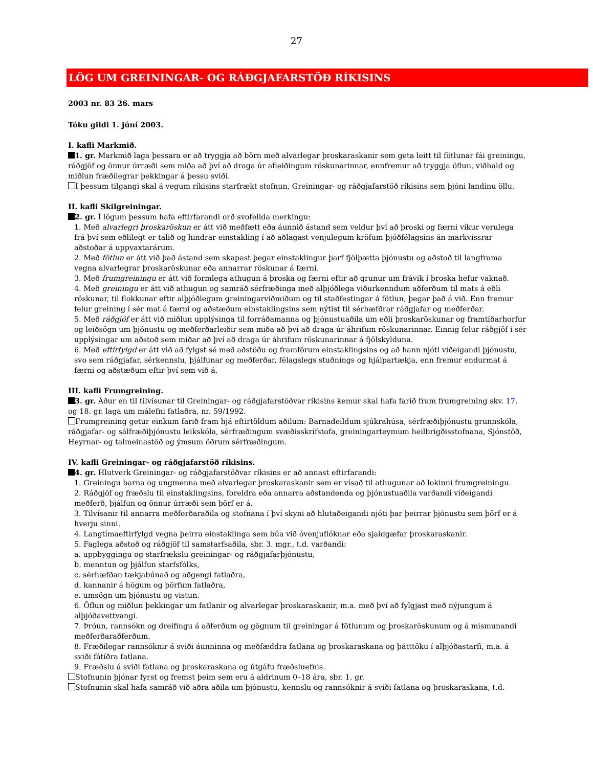27
LÖG UM GREININGAR- OG RÁÐGJAFARSTÖÐ RÍKISINS
2003 nr. 83 26. mars
Tóku gildi 1. júní 2003.
I. kafli Markmið.
1. gr. Markmið laga þessara er að tryggja að börn með alvarlegar þroskaraskanir sem geta leitt til fötlunar fái greiningu, ráðgjöf og önnur úrræði sem miða að því að draga úr afleiðingum röskunarinnar, ennfremur að tryggja öflun, viðhald og miðlun fræðilegrar þekkingar á þessu sviði.
Í þessum tilgangi skal á vegum ríkisins starfrækt stofnun, Greiningar- og ráðgjafarstöð ríkisins sem þjóni landinu öllu.
II. kafli Skilgreiningar.
2. gr. Í lögum þessum hafa eftirfarandi orð svofellda merkingu:
1. Með alvarlegri þroskaröskun er átt við meðfætt eða áunnið ástand sem veldur því að þroski og færni víkur verulega frá því sem eðlilegt er talið og hindrar einstakling í að aðlagast venjulegum kröfum þjóðfélagsins án markvissrar aðstoðar á uppvaxtarárum.
2. Með fötlun er átt við það ástand sem skapast þegar einstaklingur þarf fjölþætta þjónustu og aðstoð til langframa vegna alvarlegrar þroskaröskunar eða annarrar röskunar á færni.
3. Með frumgreiningu er átt við formlega athugun á þroska og færni eftir að grunur um frávik í þroska hefur vaknað.
4. Með greiningu er átt við athugun og samráð sérfræðinga með alþjóðlega viðurkenndum aðferðum til mats á eðli röskunar, til flokkunar eftir alþjóðlegum greiningarviðmiðum og til staðfestingar á fötlun, þegar það á við. Enn fremur felur greining í sér mat á færni og aðstæðum einstaklingsins sem nýtist til sérhæfðrar ráðgjafar og meðferðar.
5. Með ráðgjöf er átt við miðlun upplýsinga til forráðamanna og þjónustuaðila um eðli þroskaröskunar og framtíðarhorfur og leiðsögn um þjónustu og meðferðarleiðir sem miða að því að draga úr áhrifum röskunarinnar. Einnig felur ráðgjöf í sér upplýsingar um aðstoð sem miðar að því að draga úr áhrifum röskunarinnar á fjölskylduna.
6. Með eftirfylgd er átt við að fylgst sé með aðstöðu og framförum einstaklingsins og að hann njóti viðeigandi þjónustu, svo sem ráðgjafar, sérkennslu, þjálfunar og meðferðar, félagslegs stuðnings og hjálpartækja, enn fremur endurmat á færni og aðstæðum eftir því sem við á.
III. kafli Frumgreining.
3. gr. Áður en til tilvísunar til Greiningar- og ráðgjafarstöðvar ríkisins kemur skal hafa farið fram frumgreining skv. 17. og 18. gr. laga um málefni fatlaðra, nr. 59/1992.
Frumgreining getur einkum farið fram hjá eftirtöldum aðilum: Barnadeildum sjúkrahúsa, sérfræðiþjónustu grunnskóla, ráðgjafar- og sálfræðiþjónustu leikskóla, sérfræðingum svæðisskrifstofa, greiningarteymum heilbrigðisstofnana, Sjónstöð, Heyrnar- og talmeinastöð og ýmsum öðrum sérfræðingum.
IV. kafli Greiningar- og ráðgjafarstöð ríkisins.
4. gr. Hlutverk Greiningar- og ráðgjafarstöðvar ríkisins er að annast eftirfarandi:
1. Greiningu barna og ungmenna með alvarlegar þroskaraskanir sem er vísað til athugunar að lokinni frumgreiningu.
2. Ráðgjöf og fræðslu til einstaklingsins, foreldra eða annarra aðstandenda og þjónustuaðila varðandi viðeigandi meðferð, þjálfun og önnur úrræði sem þörf er á.
3. Tilvísanir til annarra meðferðaraðila og stofnana í því skyni að hlutaðeigandi njóti þar þeirrar þjónustu sem þörf er á hverju sinni.
4. Langtímaeftirfylgd vegna þeirra einstaklinga sem búa við óvenjuflóknar eða sjaldgæfar þroskaraskanir.
5. Faglega aðstoð og ráðgjöf til samstarfsaðila, sbr. 3. mgr., t.d. varðandi:
a. uppbyggingu og starfrækslu greiningar- og ráðgjafarþjónustu,
b. menntun og þjálfun starfsfólks,
c. sérhæfðan tækjabúnað og aðgengi fatlaðra,
d. kannanir á högum og þörfum fatlaðra,
e. umsögn um þjónustu og vistun.
6. Öflun og miðlun þekkingar um fatlanir og alvarlegar þroskaraskanir, m.a. með því að fylgjast með nýjungum á alþjóðavettvangi.
7. Þróun, rannsókn og dreifingu á aðferðum og gögnum til greiningar á fötlunum og þroskaröskunum og á mismunandi meðferðaraðferðum.
8. Fræðilegar rannsóknir á sviði áunninna og meðfæddra fatlana og þroskaraskana og þátttöku í alþjóðastarfi, m.a. á sviði fátíðra fatlana.
9. Fræðslu á sviði fatlana og þroskaraskana og útgáfu fræðsluefnis.
Stofnunin þjónar fyrst og fremst þeim sem eru á aldrinum 0–18 ára, sbr. 1. gr.
Stofnunin skal hafa samráð við aðra aðila um þjónustu, kennslu og rannsóknir á sviði fatlana og þroskaraskana, t.d.